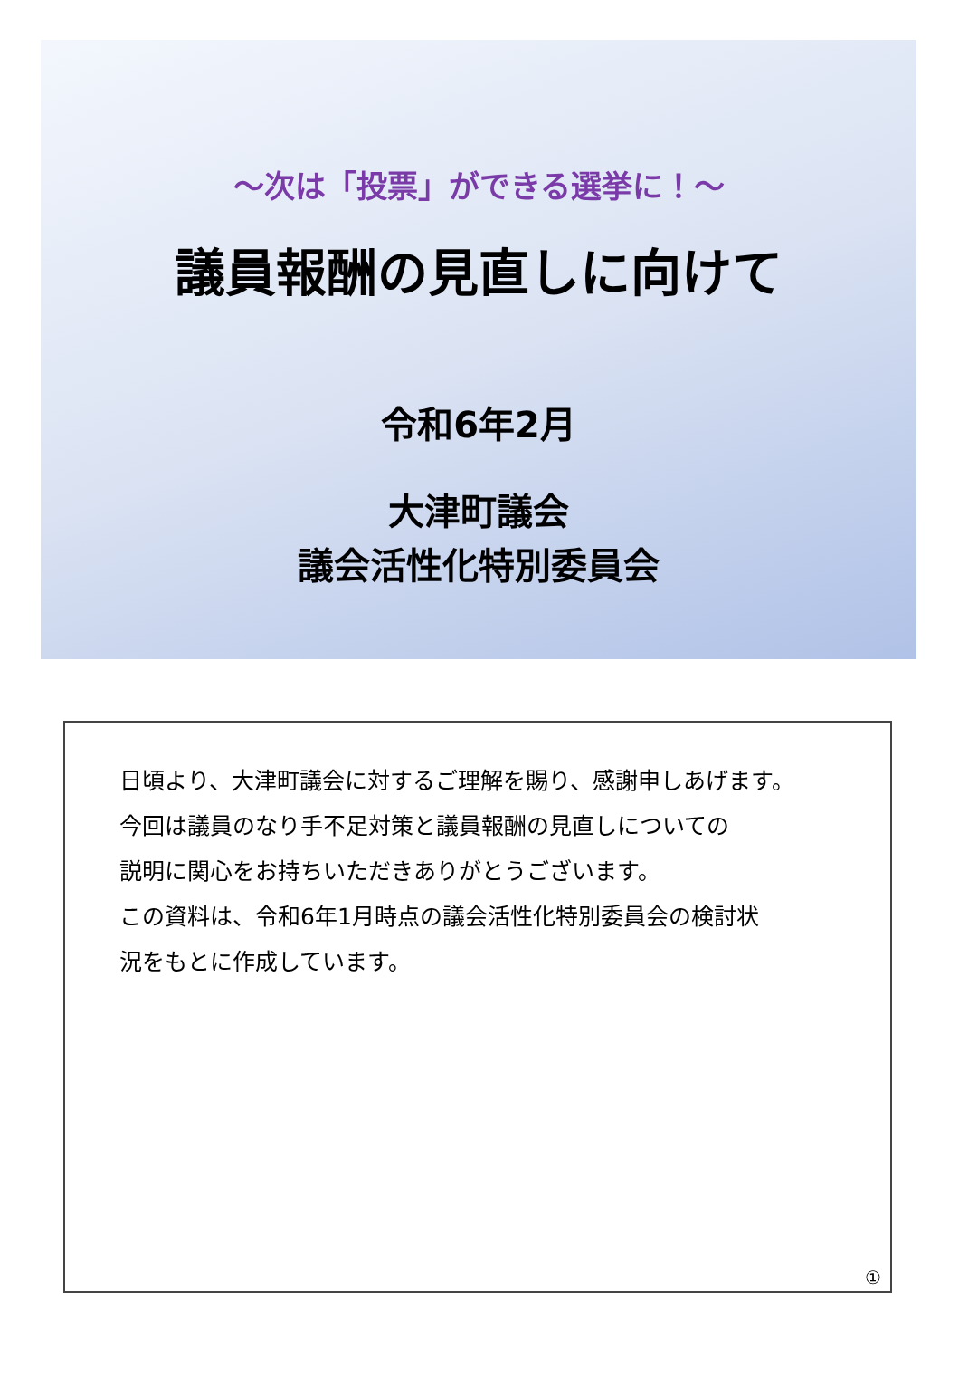～次は「投票」ができる選挙に！～
議員報酬の見直しに向けて
令和6年2月
大津町議会
議会活性化特別委員会
日頃より、大津町議会に対するご理解を賜り、感謝申しあげます。
今回は議員のなり手不足対策と議員報酬の見直しについての
説明に関心をお持ちいただきありがとうございます。
この資料は、令和6年1月時点の議会活性化特別委員会の検討状
況をもとに作成しています。
①